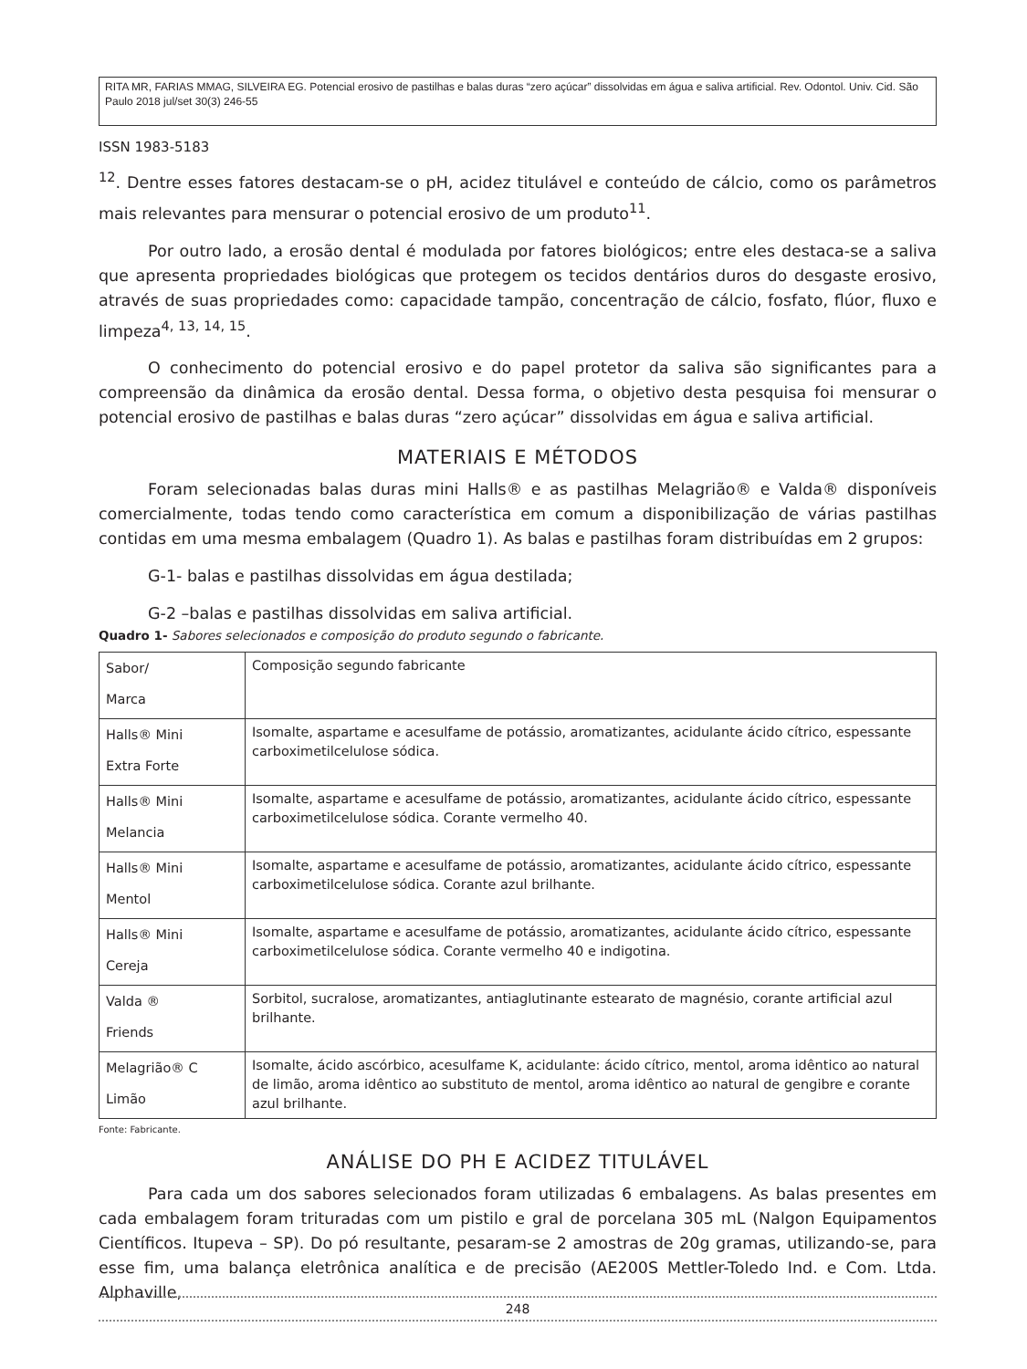RITA MR, FARIAS MMAG, SILVEIRA EG. Potencial erosivo de pastilhas e balas duras “zero açúcar” dissolvidas em água e saliva artificial. Rev. Odontol. Univ. Cid. São Paulo 2018 jul/set 30(3) 246-55
ISSN 1983-5183
<sup>12</sup>. Dentre esses fatores destacam-se o pH, acidez titulável e conteúdo de cálcio, como os parâmetros mais relevantes para mensurar o potencial erosivo de um produto<sup>11</sup>.
Por outro lado, a erosão dental é modulada por fatores biológicos; entre eles destaca-se a saliva que apresenta propriedades biológicas que protegem os tecidos dentários duros do desgaste erosivo, através de suas propriedades como: capacidade tampão, concentração de cálcio, fosfato, flúor, fluxo e limpeza<sup>4, 13, 14, 15</sup>.
O conhecimento do potencial erosivo e do papel protetor da saliva são significantes para a compreensão da dinâmica da erosão dental. Dessa forma, o objetivo desta pesquisa foi mensurar o potencial erosivo de pastilhas e balas duras “zero açúcar” dissolvidas em água e saliva artificial.
MATERIAIS E MÉTODOS
Foram selecionadas balas duras mini Halls® e as pastilhas Melagrião® e Valda® disponíveis comercialmente, todas tendo como característica em comum a disponibilização de várias pastilhas contidas em uma mesma embalagem (Quadro 1). As balas e pastilhas foram distribuídas em 2 grupos:
G-1- balas e pastilhas dissolvidas em água destilada;
G-2 –balas e pastilhas dissolvidas em saliva artificial.
Quadro 1- Sabores selecionados e composição do produto segundo o fabricante.
| Sabor/ Marca | Composição segundo fabricante |
| Halls® Mini Extra Forte | Isomalte, aspartame e acesulfame de potássio, aromatizantes, acidulante ácido cítrico, espessante carboximetilcelulose sódica. |
| Halls® Mini Melancia | Isomalte, aspartame e acesulfame de potássio, aromatizantes, acidulante ácido cítrico, espessante carboximetilcelulose sódica. Corante vermelho 40. |
| Halls® Mini Mentol | Isomalte, aspartame e acesulfame de potássio, aromatizantes, acidulante ácido cítrico, espessante carboximetilcelulose sódica. Corante azul brilhante. |
| Halls® Mini Cereja | Isomalte, aspartame e acesulfame de potássio, aromatizantes, acidulante ácido cítrico, espessante carboximetilcelulose sódica. Corante vermelho 40 e indigotina. |
| Valda ® Friends | Sorbitol, sucralose, aromatizantes, antiaglutinante estearato de magnésio, corante artificial azul brilhante. |
| Melagrião® C Limão | Isomalte, ácido ascórbico, acesulfame K, acidulante: ácido cítrico, mentol, aroma idêntico ao natural de limão, aroma idêntico ao substituto de mentol, aroma idêntico ao natural de gengibre e corante azul brilhante. |
Fonte: Fabricante.
ANÁLISE DO PH E ACIDEZ TITULÁVEL
Para cada um dos sabores selecionados foram utilizadas 6 embalagens. As balas presentes em cada embalagem foram trituradas com um pistilo e gral de porcelana 305 mL (Nalgon Equipamentos Científicos. Itupeva – SP). Do pó resultante, pesaram-se 2 amostras de 20g gramas, utilizando-se, para esse fim, uma balança eletrônica analítica e de precisão (AE200S Mettler-Toledo Ind. e Com. Ltda. Alphaville,
248